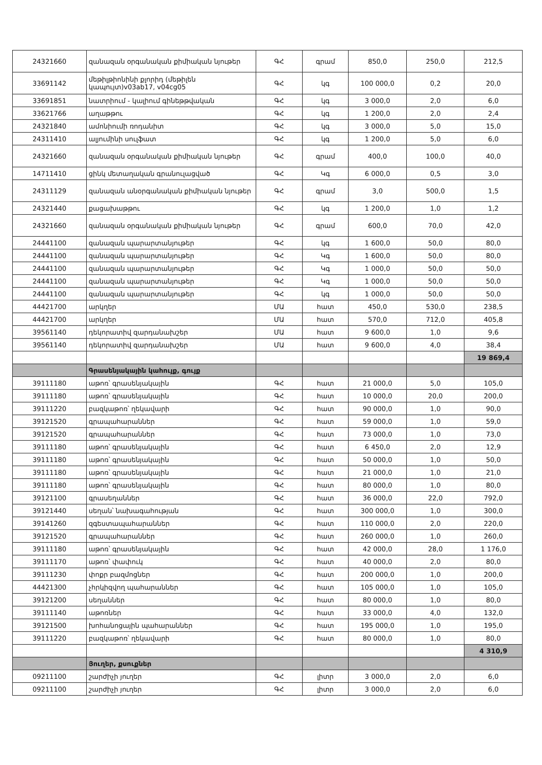| 24321660 | զանազան օրգանական քիմիական նյութեր | ԳՀ | գրամ | 850,0 | 250,0 | 212,5 |
| 33691142 | մեթիլթիոնինի քլորիդ (մեթիլեն կապույտ)v03ab17, v04cg05 | ԳՀ | կգ | 100 000,0 | 0,2 | 20,0 |
| 33691851 | նատրիում - կալիում գինեթթվական | ԳՀ | կգ | 3 000,0 | 2,0 | 6,0 |
| 33621766 | աղաթթու | ԳՀ | կգ | 1 200,0 | 2,0 | 2,4 |
| 24321840 | ամոնիումի ռոդանիտ | ԳՀ | կգ | 3 000,0 | 5,0 | 15,0 |
| 24311410 | ալյումինի սուլֆատ | ԳՀ | կգ | 1 200,0 | 5,0 | 6,0 |
| 24321660 | զանազան օրգանական քիմիական նյութեր | ԳՀ | գրամ | 400,0 | 100,0 | 40,0 |
| 14711410 | ցինկ մետաղական գրանուլացված | ԳՀ | Կգ | 6 000,0 | 0,5 | 3,0 |
| 24311129 | զանազան անօրգանական քիմիական նյութեր | ԳՀ | գրամ | 3,0 | 500,0 | 1,5 |
| 24321440 | քացախաթթու | ԳՀ | կգ | 1 200,0 | 1,0 | 1,2 |
| 24321660 | զանազան օրգանական քիմիական նյութեր | ԳՀ | գրամ | 600,0 | 70,0 | 42,0 |
| 24441100 | զանազան պարարտանյութեր | ԳՀ | կգ | 1 600,0 | 50,0 | 80,0 |
| 24441100 | զանազան պարարտանյութեր | ԳՀ | Կգ | 1 600,0 | 50,0 | 80,0 |
| 24441100 | զանազան պարարտանյութեր | ԳՀ | Կգ | 1 000,0 | 50,0 | 50,0 |
| 24441100 | զանազան պարարտանյութեր | ԳՀ | Կգ | 1 000,0 | 50,0 | 50,0 |
| 24441100 | զանազան պարարտանյութեր | ԳՀ | կգ | 1 000,0 | 50,0 | 50,0 |
| 44421700 | արկղեր | ՄԱ | հատ | 450,0 | 530,0 | 238,5 |
| 44421700 | արկղեր | ՄԱ | հատ | 570,0 | 712,0 | 405,8 |
| 39561140 | դեկորատիվ զարդանախշեր | ՄԱ | հատ | 9 600,0 | 1,0 | 9,6 |
| 39561140 | դեկորատիվ զարդանախշեր | ՄԱ | հատ | 9 600,0 | 4,0 | 38,4 |
| | | | | | | 19 869,4 |
| | Գրասենյակային կահույք, գույք | | | | | |
| 39111180 | աթոռ՝ գրասենյակային | ԳՀ | հատ | 21 000,0 | 5,0 | 105,0 |
| 39111180 | աթոռ՝ գրասենյակային | ԳՀ | հատ | 10 000,0 | 20,0 | 200,0 |
| 39111220 | բազկաթոռ՝ ղեկավարի | ԳՀ | հատ | 90 000,0 | 1,0 | 90,0 |
| 39121520 | գրապահարաններ | ԳՀ | հատ | 59 000,0 | 1,0 | 59,0 |
| 39121520 | գրապահարաններ | ԳՀ | հատ | 73 000,0 | 1,0 | 73,0 |
| 39111180 | աթոռ՝ գրասենյակային | ԳՀ | հատ | 6 450,0 | 2,0 | 12,9 |
| 39111180 | աթոռ՝ գրասենյակային | ԳՀ | հատ | 50 000,0 | 1,0 | 50,0 |
| 39111180 | աթոռ՝ գրասենյակային | ԳՀ | հատ | 21 000,0 | 1,0 | 21,0 |
| 39111180 | աթոռ՝ գրասենյակային | ԳՀ | հատ | 80 000,0 | 1,0 | 80,0 |
| 39121100 | գրասեղաններ | ԳՀ | հատ | 36 000,0 | 22,0 | 792,0 |
| 39121440 | սեղան՝ նախագահության | ԳՀ | հատ | 300 000,0 | 1,0 | 300,0 |
| 39141260 | զգեստապահարաններ | ԳՀ | հատ | 110 000,0 | 2,0 | 220,0 |
| 39121520 | գրապահարաններ | ԳՀ | հատ | 260 000,0 | 1,0 | 260,0 |
| 39111180 | աթոռ՝ գրասենյակային | ԳՀ | հատ | 42 000,0 | 28,0 | 1 176,0 |
| 39111170 | աթոռ՝ փափուկ | ԳՀ | հատ | 40 000,0 | 2,0 | 80,0 |
| 39111230 | փոքր բազմոցներ | ԳՀ | հատ | 200 000,0 | 1,0 | 200,0 |
| 44421300 | չհրկիզվող պահարաններ | ԳՀ | հատ | 105 000,0 | 1,0 | 105,0 |
| 39121200 | սեղաններ | ԳՀ | հատ | 80 000,0 | 1,0 | 80,0 |
| 39111140 | աթոռներ | ԳՀ | հատ | 33 000,0 | 4,0 | 132,0 |
| 39121500 | խոհանոցային պահարաններ | ԳՀ | հատ | 195 000,0 | 1,0 | 195,0 |
| 39111220 | բազկաթոռ՝ ղեկավարի | ԳՀ | հատ | 80 000,0 | 1,0 | 80,0 |
| | | | | | | 4 310,9 |
| | Յուղեր, քսուքներ | | | | | |
| 09211100 | շարժիչի յուղեր | ԳՀ | լիտր | 3 000,0 | 2,0 | 6,0 |
| 09211100 | շարժիչի յուղեր | ԳՀ | լիտր | 3 000,0 | 2,0 | 6,0 |